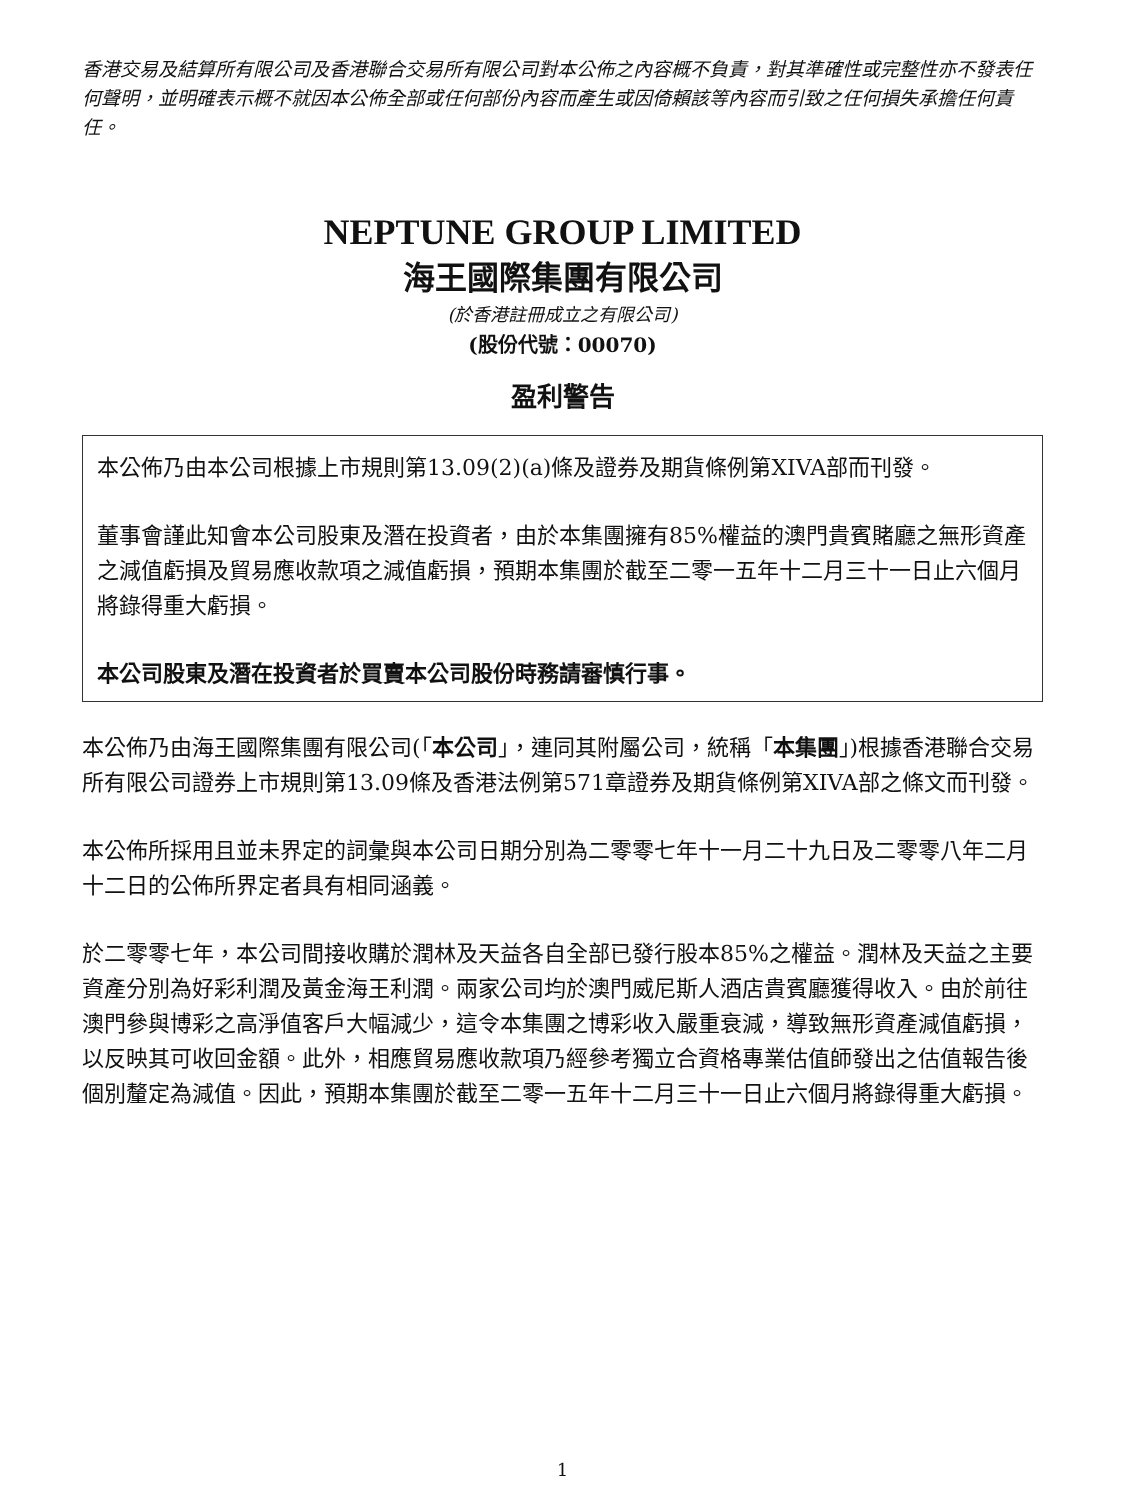香港交易及結算所有限公司及香港聯合交易所有限公司對本公佈之內容概不負責，對其準確性或完整性亦不發表任何聲明，並明確表示概不就因本公佈全部或任何部份內容而產生或因倚賴該等內容而引致之任何損失承擔任何責任。
NEPTUNE GROUP LIMITED
海王國際集團有限公司
(於香港註冊成立之有限公司)
(股份代號：00070)
盈利警告
本公佈乃由本公司根據上市規則第13.09(2)(a)條及證券及期貨條例第XIVA部而刊發。
董事會謹此知會本公司股東及潛在投資者，由於本集團擁有85%權益的澳門貴賓賭廳之無形資產之減值虧損及貿易應收款項之減值虧損，預期本集團於截至二零一五年十二月三十一日止六個月將錄得重大虧損。
本公司股東及潛在投資者於買賣本公司股份時務請審慎行事。
本公佈乃由海王國際集團有限公司(「本公司」，連同其附屬公司，統稱「本集團」)根據香港聯合交易所有限公司證券上市規則第13.09條及香港法例第571章證券及期貨條例第XIVA部之條文而刊發。
本公佈所採用且並未界定的詞彙與本公司日期分別為二零零七年十一月二十九日及二零零八年二月十二日的公佈所界定者具有相同涵義。
於二零零七年，本公司間接收購於潤林及天益各自全部已發行股本85%之權益。潤林及天益之主要資產分別為好彩利潤及黃金海王利潤。兩家公司均於澳門威尼斯人酒店貴賓廳獲得收入。由於前往澳門參與博彩之高淨值客戶大幅減少，這令本集團之博彩收入嚴重衰減，導致無形資產減值虧損，以反映其可收回金額。此外，相應貿易應收款項乃經參考獨立合資格專業估值師發出之估值報告後個別釐定為減值。因此，預期本集團於截至二零一五年十二月三十一日止六個月將錄得重大虧損。
1